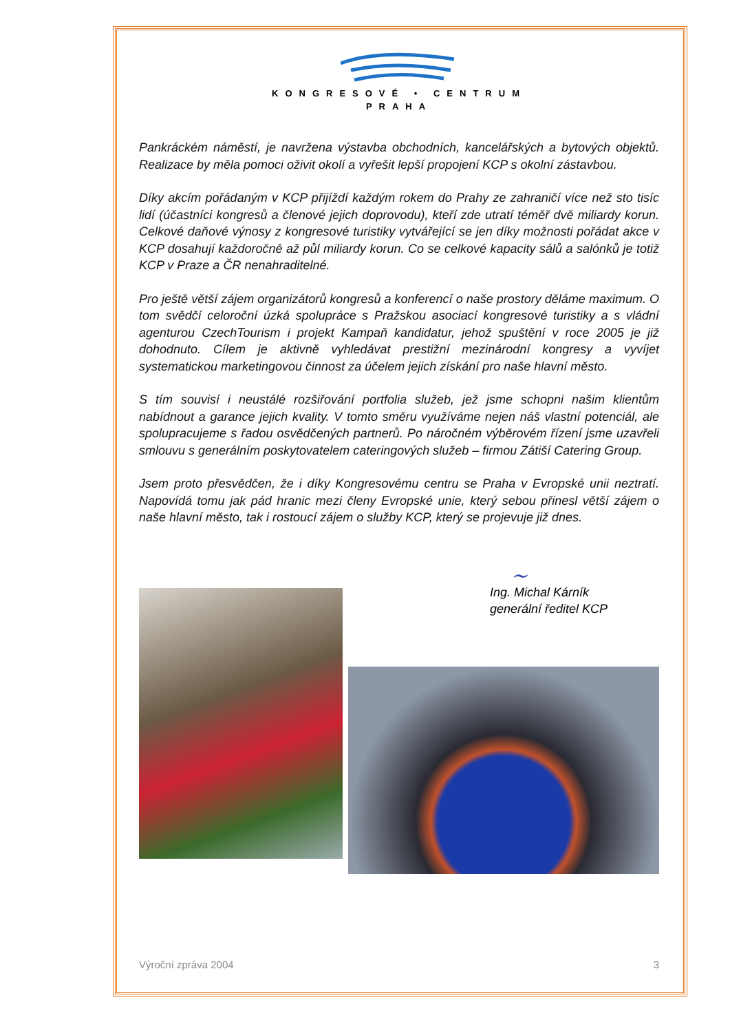KONGRESOVÉ • CENTRUM
PRAHA
Pankráckém náměstí, je navržena výstavba obchodních, kancelářských a bytových objektů. Realizace by měla pomoci oživit okolí a vyřešit lepší propojení KCP s okolní zástavbou.
Díky akcím pořádaným v KCP přijíždí každým rokem do Prahy ze zahraničí více než sto tisíc lidí (účastníci kongresů a členové jejich doprovodu), kteří zde utratí téměř dvě miliardy korun. Celkové daňové výnosy z kongresové turistiky vytvářející se jen díky možnosti pořádat akce v KCP dosahují každoročně až půl miliardy korun. Co se celkové kapacity sálů a salónků je totiž KCP v Praze a ČR nenahraditelné.
Pro ještě větší zájem organizátorů kongresů a konferencí o naše prostory děláme maximum. O tom svědčí celoroční úzká spolupráce s Pražskou asociací kongresové turistiky a s vládní agenturou CzechTourism i projekt Kampaň kandidatur, jehož spuštění v roce 2005 je již dohodnuto. Cílem je aktivně vyhledávat prestižní mezinárodní kongresy a vyvíjet systematickou marketingovou činnost za účelem jejich získání pro naše hlavní město.
S tím souvisí i neustálé rozšiřování portfolia služeb, jež jsme schopni našim klientům nabídnout a garance jejich kvality. V tomto směru využíváme nejen náš vlastní potenciál, ale spolupracujeme s řadou osvědčených partnerů. Po náročném výběrovém řízení jsme uzavřeli smlouvu s generálním poskytovatelem cateringových služeb – firmou Zátiší Catering Group.
Jsem proto přesvědčen, že i díky Kongresovému centru se Praha v Evropské unii neztratí. Napovídá tomu jak pád hranic mezi členy Evropské unie, který sebou přinesl větší zájem o naše hlavní město, tak i rostoucí zájem o služby KCP, který se projevuje již dnes.
~
Ing. Michal Kárník
generální ředitel KCP
Výroční zpráva 2004 3